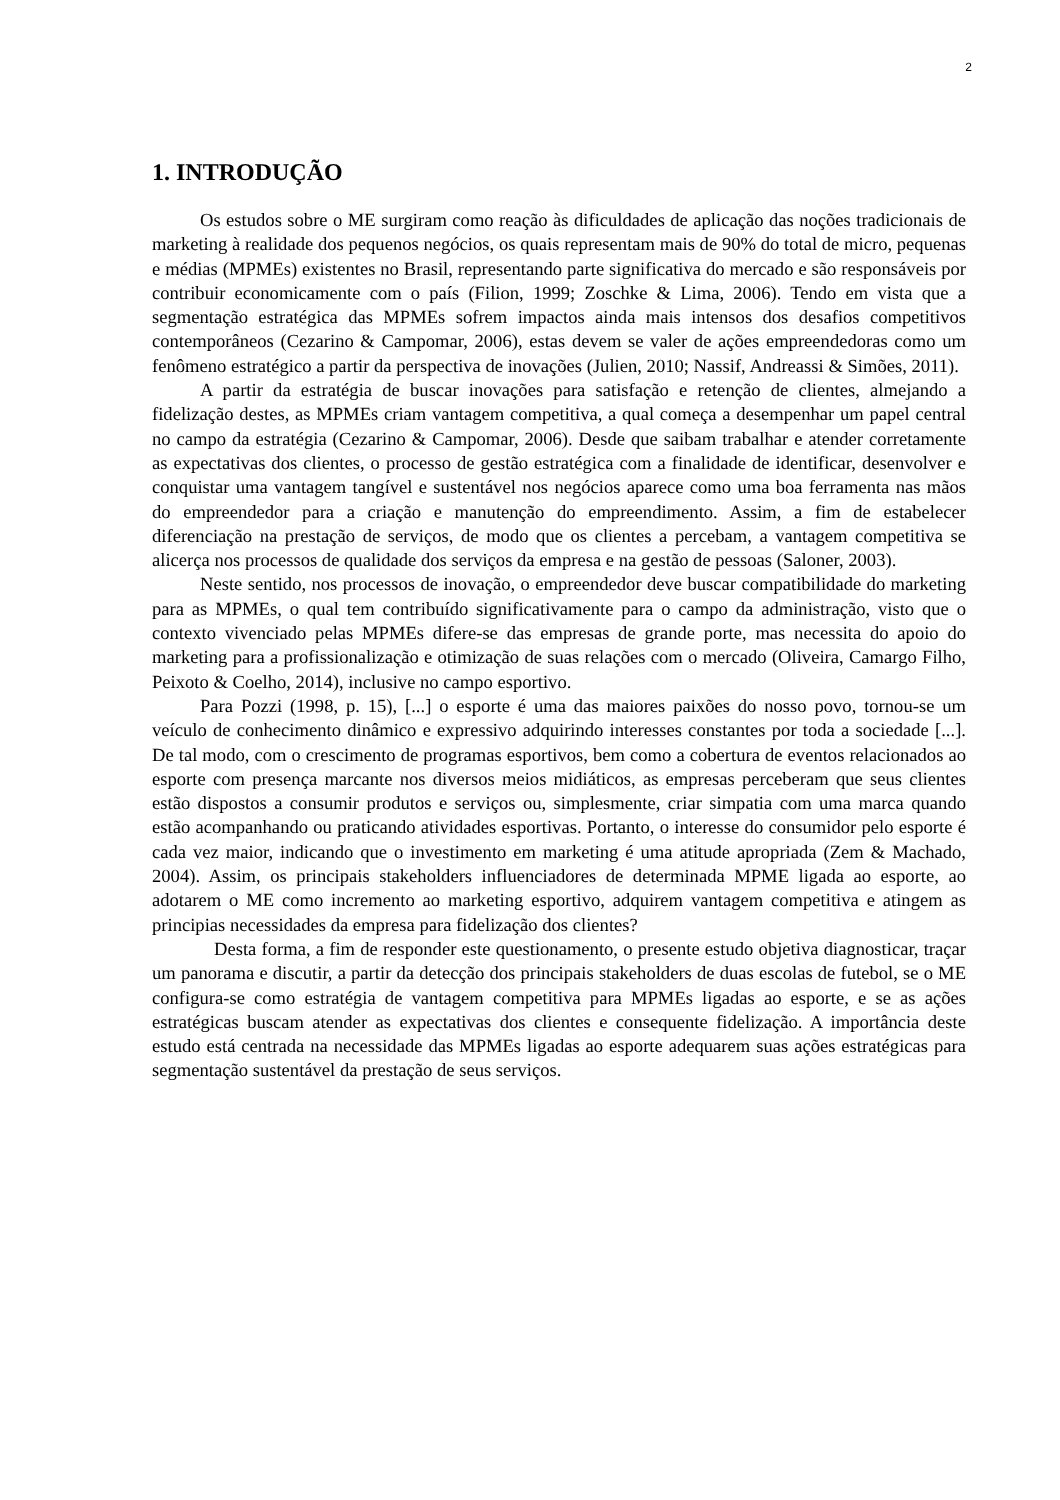2
1. INTRODUÇÃO
Os estudos sobre o ME surgiram como reação às dificuldades de aplicação das noções tradicionais de marketing à realidade dos pequenos negócios, os quais representam mais de 90% do total de micro, pequenas e médias (MPMEs) existentes no Brasil, representando parte significativa do mercado e são responsáveis por contribuir economicamente com o país (Filion, 1999; Zoschke & Lima, 2006). Tendo em vista que a segmentação estratégica das MPMEs sofrem impactos ainda mais intensos dos desafios competitivos contemporâneos (Cezarino & Campomar, 2006), estas devem se valer de ações empreendedoras como um fenômeno estratégico a partir da perspectiva de inovações (Julien, 2010; Nassif, Andreassi & Simões, 2011).
A partir da estratégia de buscar inovações para satisfação e retenção de clientes, almejando a fidelização destes, as MPMEs criam vantagem competitiva, a qual começa a desempenhar um papel central no campo da estratégia (Cezarino & Campomar, 2006). Desde que saibam trabalhar e atender corretamente as expectativas dos clientes, o processo de gestão estratégica com a finalidade de identificar, desenvolver e conquistar uma vantagem tangível e sustentável nos negócios aparece como uma boa ferramenta nas mãos do empreendedor para a criação e manutenção do empreendimento. Assim, a fim de estabelecer diferenciação na prestação de serviços, de modo que os clientes a percebam, a vantagem competitiva se alicerça nos processos de qualidade dos serviços da empresa e na gestão de pessoas (Saloner, 2003).
Neste sentido, nos processos de inovação, o empreendedor deve buscar compatibilidade do marketing para as MPMEs, o qual tem contribuído significativamente para o campo da administração, visto que o contexto vivenciado pelas MPMEs difere-se das empresas de grande porte, mas necessita do apoio do marketing para a profissionalização e otimização de suas relações com o mercado (Oliveira, Camargo Filho, Peixoto & Coelho, 2014), inclusive no campo esportivo.
Para Pozzi (1998, p. 15), [...] o esporte é uma das maiores paixões do nosso povo, tornou-se um veículo de conhecimento dinâmico e expressivo adquirindo interesses constantes por toda a sociedade [...]. De tal modo, com o crescimento de programas esportivos, bem como a cobertura de eventos relacionados ao esporte com presença marcante nos diversos meios midiáticos, as empresas perceberam que seus clientes estão dispostos a consumir produtos e serviços ou, simplesmente, criar simpatia com uma marca quando estão acompanhando ou praticando atividades esportivas. Portanto, o interesse do consumidor pelo esporte é cada vez maior, indicando que o investimento em marketing é uma atitude apropriada (Zem & Machado, 2004). Assim, os principais stakeholders influenciadores de determinada MPME ligada ao esporte, ao adotarem o ME como incremento ao marketing esportivo, adquirem vantagem competitiva e atingem as principias necessidades da empresa para fidelização dos clientes?
Desta forma, a fim de responder este questionamento, o presente estudo objetiva diagnosticar, traçar um panorama e discutir, a partir da detecção dos principais stakeholders de duas escolas de futebol, se o ME configura-se como estratégia de vantagem competitiva para MPMEs ligadas ao esporte, e se as ações estratégicas buscam atender as expectativas dos clientes e consequente fidelização. A importância deste estudo está centrada na necessidade das MPMEs ligadas ao esporte adequarem suas ações estratégicas para segmentação sustentável da prestação de seus serviços.